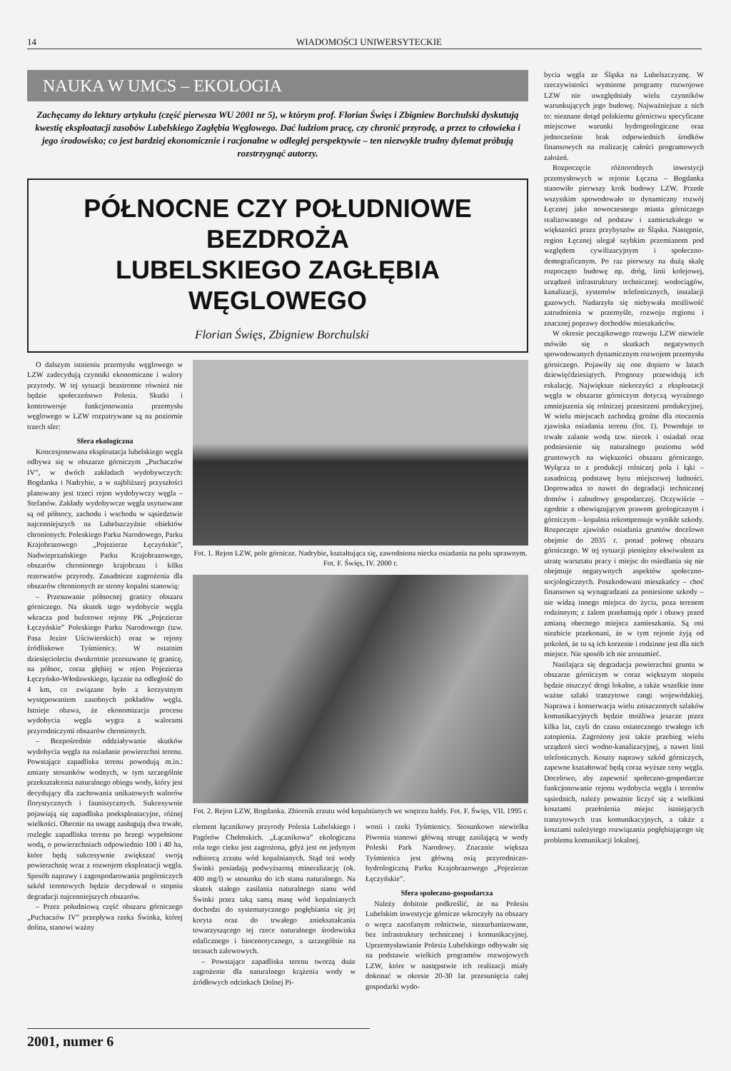14 WIADOMOŚCI UNIWERSYTECKIE
NAUKA W UMCS – EKOLOGIA
Zachęcamy do lektury artykułu (część pierwsza WU 2001 nr 5), w którym prof. Florian Święs i Zbigniew Borchulski dyskutują kwestię eksploatacji zasobów Lubelskiego Zagłębia Węglowego. Dać ludziom pracę, czy chronić przyrodę, a przez to człowieka i jego środowisko; co jest bardziej ekonomicznie i racjonalne w odległej perspektywie – ten niezwykle trudny dylemat próbują rozstrzygnąć autorzy.
PÓŁNOCNE CZY POŁUDNIOWE BEZDROŻA
LUBELSKIEGO ZAGŁĘBIA WĘGLOWEGO
Florian Święs, Zbigniew Borchulski
O dalszym istnieniu przemysłu węglowego w LZW zadecydują czynniki ekonomiczne i walory przyrody. W tej sytuacji bezstronne również nie będzie społeczeństwo Polesia. Skutki i kontrowersje funkcjonowania przemysłu węglowego w LZW rozpatrywane są na poziomie trzech sfer:
Sfera ekologiczna
Koncesjonowana eksploatacja lubelskiego węgla odbywa się w obszarze górniczym „Puchaczów IV”, w dwóch zakładach wydobywczych: Bogdanka i Nadrybie, a w najbliższej przyszłości planowany jest trzeci rejon wydobywczy węgla – Stefanów. Zakłady wydobywcze węgla usytuowane są od północy, zachodu i wschodu w sąsiedztwie najcenniejszych na Lubelszczyźnie obiektów chronionych: Poleskiego Parku Narodowego, Parku Krajobrazowego „Pojezierze Łęczyńskie”, Nadwieprzańskiego Parku Krajobrazowego, obszarów chronionego krajobrazu i kilku rezerwatów przyrody. Zasadnicze zagrożenia dla obszarów chronionych ze strony kopalni stanowią:
– Przesuwanie północnej granicy obszaru górniczego. Na skutek tego wydobycie węgla wkracza pod buforowe rejony PK „Pojezierze Łęczyńskie” Poleskiego Parku Narodowego (tzw. Pasa Jezior Uściwierskich) oraz w rejony źródliskowe Tyśmienicy. W ostatnim dziesięcioleciu dwukrotnie przesuwano tę granicę, na północ, coraz głębiej w rejon Pojezierza Łęczyńsko-Włodawskiego, łącznie na odległość do 4 km, co związane było z korzystnym występowaniem zasobnych pokładów węgla. Istnieje obawa, że ekonomizacja procesu wydobycia węgla wygra z walorami przyrodniczymi obszarów chronionych.
– Bezpośrednie oddziaływanie skutków wydobycia węgla na osiadanie powierzchni terenu. Powstające zapadliska terenu powodują m.in.: zmiany stosunków wodnych, w tym szczególnie przekształcenia naturalnego obiegu wody, który jest decydujący dla zachowania unikatowych walorów florystycznych i faunistycznych. Sukcesywnie pojawiają się zapadliska poeksploatacyjne, różnej wielkości. Obecnie na uwagę zasługują dwa trwałe, rozległe zapadliska terenu po brzegi wypełnione wodą, o powierzchniach odpowiednio 100 i 40 ha, które będą sukcesywnie zwiększać swoją powierzchnię wraz z rozwojem eksploatacji węgla. Sposób naprawy i zagospodarowania pogórniczych szkód terenowych będzie decydował o stopniu degradacji najcenniejszych obszarów.
– Przez południową część obszaru górniczego „Puchaczów IV” przepływa rzeka Świnka, której dolina, stanowi ważny
Fot. 1. Rejon LZW, pole górnicze. Nadrybie, kształtująca się, zawodniona niecka osiadania na polu uprawnym. Fot. F. Święs, IV. 2000 r.
Fot. 2. Rejon LZW, Bogdanka. Zbiornik zrzutu wód kopalnianych we wnętrzu hałdy. Fot. F. Święs, VII. 1995 r.
element łącznikowy przyrody Polesia Lubelskiego i Pagórów Chełmskich. „Łącznikowa” ekologiczna rola tego cieku jest zagrożona, gdyż jest on jedynym odbiorcą zrzutu wód kopalnianych. Stąd też wody Świnki posiadają podwyższoną mineralizację (ok. 400 mg/l) w stosunku do ich stanu naturalnego. Na skutek stałego zasilania naturalnego stanu wód Świnki przez taką samą masę wód kopalnianych dochodzi do systematycznego pogłębiania się jej koryta oraz do trwałego zniekształcania towarzyszącego tej rzece naturalnego środowiska edaficznego i biocenotycznego, a szczególnie na terasach zalewowych.
– Powstające zapadliska terenu tworzą duże zagrożenie dla naturalnego krążenia wody w źródłowych odcinkach Dolnej Pi-
wonii i rzeki Tyśmienicy. Stosunkowo niewielka Piwonia stanowi główną strugę zasilającą w wody Poleski Park Narodowy. Znacznie większa Tyśmienica jest główną osią przyrodniczo-hydrologiczną Parku Krajobrazowego „Pojezierze Łęczyńskie”.
Sfera społeczno-gospodarcza
Należy dobitnie podkreślić, że na Polesiu Lubelskim inwestycje górnicze wkroczyły na obszary o wręcz zacofanym rolnictwie, niezurbanizowane, bez infrastruktury technicznej i komunikacyjnej. Uprzemysławianie Polesia Lubelskiego odbywało się na podstawie wielkich programów rozwojowych LZW, które w następstwie ich realizacji miały dokonać w okresie 20-30 lat przesunięcia całej gospodarki wydo-
bycia węgla ze Śląska na Lubelszczyznę. W rzeczywistości wymierne programy rozwojowe LZW nie uwzględniały wielu czynników warunkujących jego budowę. Najważniejsze z nich to: nieznane dotąd polskiemu górnictwu specyficzne miejscowe warunki hydrogeologiczne oraz jednocześnie brak odpowiednich środków finansowych na realizację całości programowych założeń.
Rozpoczęcie różnorodnych inwestycji przemysłowych w rejonie Łęczna – Bogdanka stanowiło pierwszy krok budowy LZW. Przede wszystkim spowodowało to dynamiczny rozwój Łęcznej jako nowoczesnego miasta górniczego realizowanego od podstaw i zamieszkałego w większości przez przybyszów ze Śląska. Następnie, region Łęcznej ulegał szybkim przemianom pod względem cywilizacyjnym i społeczno-demograficznym. Po raz pierwszy na dużą skalę rozpoczęto budowę np. dróg, linii kolejowej, urządzeń infrastruktury technicznej: wodociągów, kanalizacji, systemów telefonicznych, instalacji gazowych. Nadarzyła się niebywała możliwość zatrudnienia w przemyśle, rozwoju regionu i znacznej poprawy dochodów mieszkańców.
W okresie początkowego rozwoju LZW niewiele mówiło się o skutkach negatywnych spowodowanych dynamicznym rozwojem przemysłu górniczego. Pojawiły się one dopiero w latach dziewięćdziesiątych. Prognozy przewidują ich eskalację. Największe niekorzyści z eksploatacji węgla w obszarze górniczym dotyczą wyraźnego zmniejszenia się rolniczej przestrzeni produkcyjnej. W wielu miejscach zachodzą groźne dla otoczenia zjawiska osiadania terenu (fot. 1). Powoduje to trwałe zalanie wodą tzw. niecek i osiadań oraz podniesienie się naturalnego poziomu wód gruntowych na większości obszaru górniczego. Wyłącza to z produkcji rolniczej pola i łąki – zasadniczą podstawę bytu miejscowej ludności. Doprowadza to nawet do degradacji technicznej domów i zabudowy gospodarczej. Oczywiście – zgodnie z obowiązującym prawem geologicznym i górniczym – kopalnia rekompensuje wynikłe szkody. Rozpoczęte zjawisko osiadania gruntów docelowo obejmie do 2035 r. ponad połowę obszaru górniczego. W tej sytuacji pieniężny ekwiwalent za utratę warsztatu pracy i miejsc do osiedlania się nie obejmuje negatywnych aspektów społeczno-socjologicznych. Poszkodowani mieszkańcy – choć finansowo są wynagradzani za poniesione szkody – nie widzą innego miejsca do życia, poza terenem rodzinnym; z żalem przełamują opór i obawy przed zmianą obecnego miejsca zamieszkania. Są oni niezbicie przekonani, że w tym rejonie żyją od pokoleń, że tu są ich korzenie i rodzinne jest dla nich miejsce. Nie sposób ich nie zrozumieć.
Nasilająca się degradacja powierzchni gruntu w obszarze górniczym w coraz większym stopniu będzie niszczyć drogi lokalne, a także wszelkie inne ważne szlaki tranzytowe rangi wojewódzkiej. Naprawa i konserwacja wielu zniszczonych szlaków komunikacyjnych będzie możliwa jeszcze przez kilka lat, czyli do czasu ostatecznego trwałego ich zatopienia. Zagrożony jest także przebieg wielu urządzeń sieci wodno-kanalizacyjnej, a nawet linii telefonicznych. Koszty naprawy szkód górniczych, zapewne kształtować będą coraz wyższe ceny węgla. Docelowo, aby zapewnić społeczno-gospodarcze funkcjonowanie rejonu wydobycia węgla i terenów sąsiednich, należy poważnie liczyć się z wielkimi kosztami przełożenia miejsc istniejących tranzytowych tras komunikacyjnych, a także z kosztami należytego rozwiązania pogłębiającego się problemu komunikacji lokalnej.
2001, numer 6